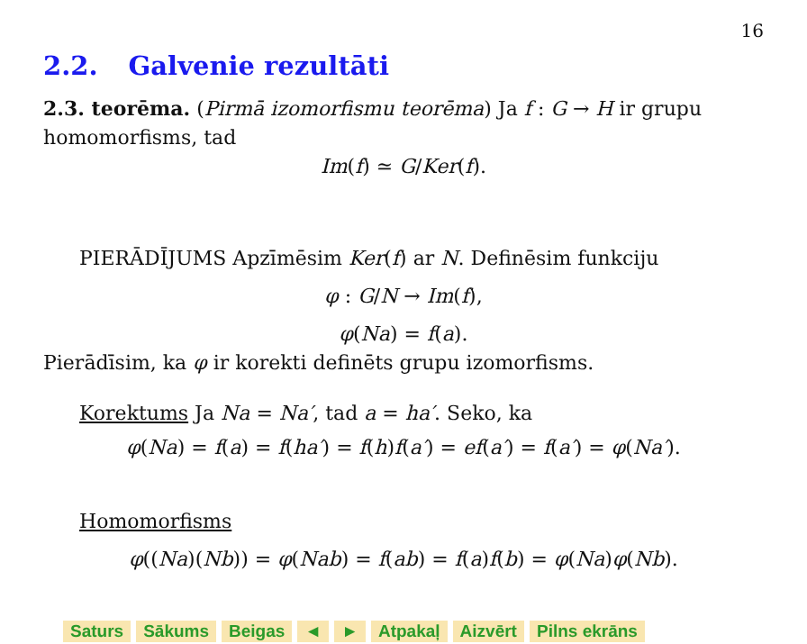16
2.2. Galvenie rezultāti
2.3. teorēma. (Pirmā izomorfismu teorēma) Ja f : G → H ir grupu homomorfisms, tad
Im(f) ≃ G/Ker(f).
PIERĀDĪJUMS Apzīmēsim Ker(f) ar N. Definēsim funkciju
φ : G/N → Im(f),
φ(Na) = f(a).
Pierādīsim, ka φ ir korekti definēts grupu izomorfisms.
Korektums Ja Na = Na′, tad a = ha′. Seko, ka
φ(Na) = f(a) = f(ha′) = f(h)f(a′) = ef(a′) = f(a′) = φ(Na′).
Homomorfisms
φ((Na)(Nb)) = φ(Nab) = f(ab) = f(a)f(b) = φ(Na)φ(Nb).
Saturs Sākums Beigas ◄ ► Atpakaļ Aizvērt Pilns ekrāns